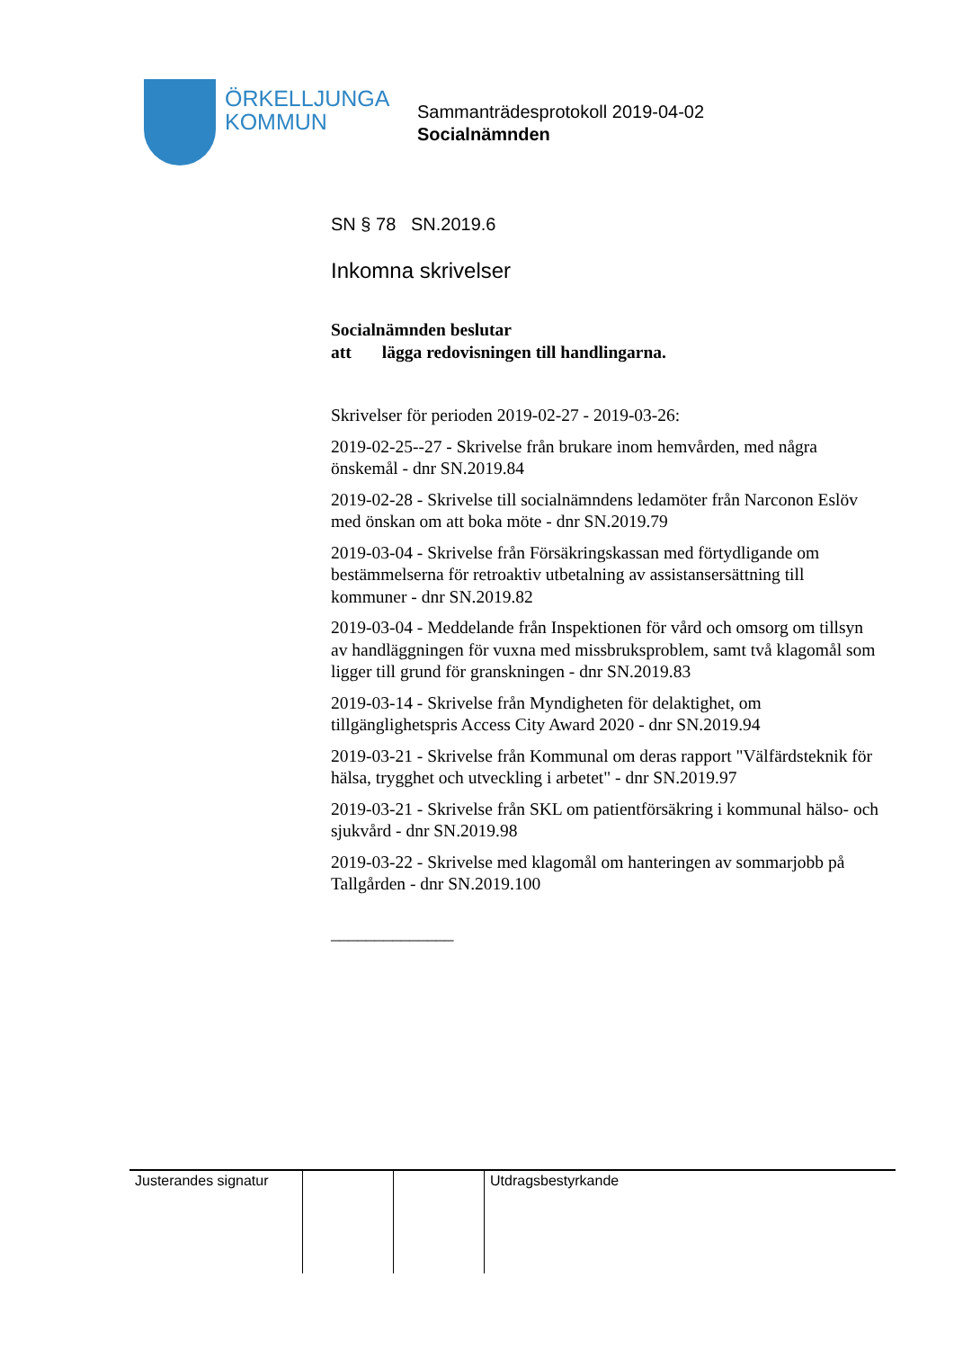ÖRKELLJUNGA
KOMMUN
Sammanträdesprotokoll 2019-04-02
Socialnämnden
SN § 78 SN.2019.6
Inkomna skrivelser
Socialnämnden beslutar
att lägga redovisningen till handlingarna.
Skrivelser för perioden 2019-02-27 - 2019-03-26:
2019-02-25--27 - Skrivelse från brukare inom hemvården, med några önskemål - dnr SN.2019.84
2019-02-28 - Skrivelse till socialnämndens ledamöter från Narconon Eslöv med önskan om att boka möte - dnr SN.2019.79
2019-03-04 - Skrivelse från Försäkringskassan med förtydligande om bestämmelserna för retroaktiv utbetalning av assistansersättning till kommuner - dnr SN.2019.82
2019-03-04 - Meddelande från Inspektionen för vård och omsorg om tillsyn av handläggningen för vuxna med missbruksproblem, samt två klagomål som ligger till grund för granskningen - dnr SN.2019.83
2019-03-14 - Skrivelse från Myndigheten för delaktighet, om tillgänglighetspris Access City Award 2020 - dnr SN.2019.94
2019-03-21 - Skrivelse från Kommunal om deras rapport "Välfärdsteknik för hälsa, trygghet och utveckling i arbetet" - dnr SN.2019.97
2019-03-21 - Skrivelse från SKL om patientförsäkring i kommunal hälso- och sjukvård - dnr SN.2019.98
2019-03-22 - Skrivelse med klagomål om hanteringen av sommarjobb på Tallgården - dnr SN.2019.100
______________
| Justerandes signatur | | | Utdragsbestyrkande |